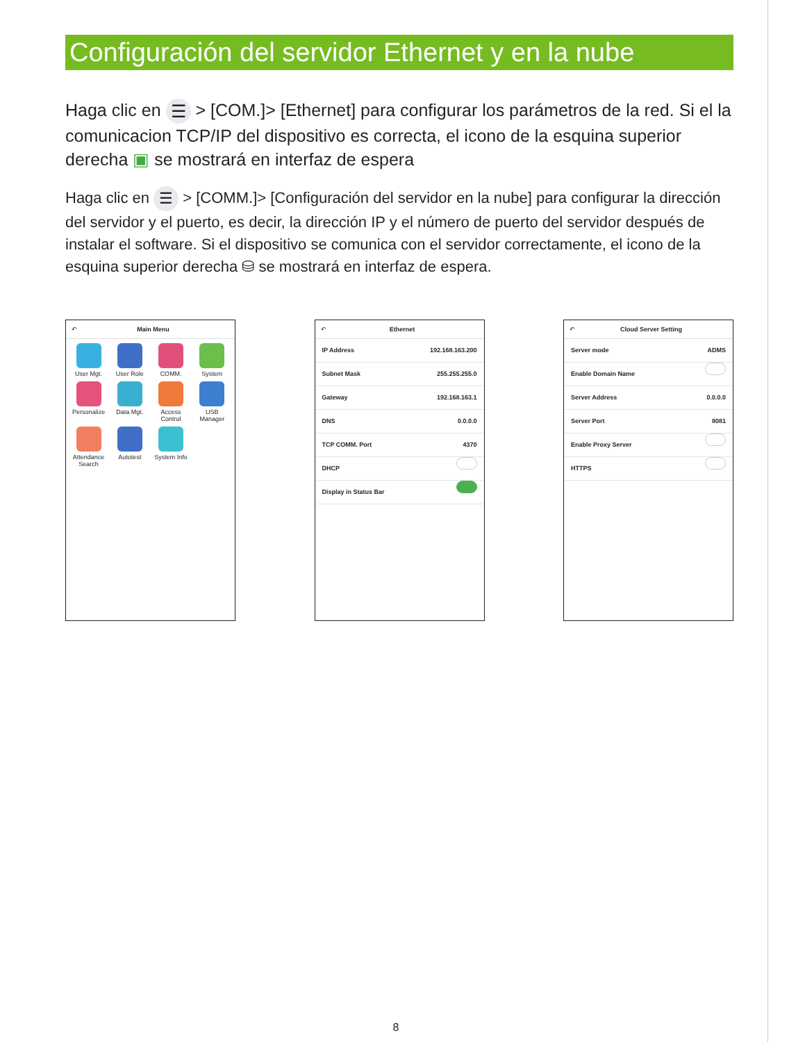Configuración del servidor Ethernet y en la nube
Haga clic en ☰ > [COM.]> [Ethernet] para configurar los parámetros de la red. Si el la comunicacion TCP/IP del dispositivo es correcta, el icono de la esquina superior derecha ▣ se mostrará en interfaz de espera
Haga clic en ☰ > [COMM.]> [Configuración del servidor en la nube] para configurar la dirección del servidor y el puerto, es decir, la dirección IP y el número de puerto del servidor después de instalar el software. Si el dispositivo se comunica con el servidor correctamente, el icono de la esquina superior derecha ⛁ se mostrará en interfaz de espera.
↶ Main Menu
User Mgt.
User Role
COMM.
System
Personalize
Data Mgt.
Access Control
USB Manager
Attendance Search
Autotest
System Info
↶ Ethernet
IP Address 192.168.163.200
Subnet Mask 255.255.255.0
Gateway 192.168.163.1
DNS 0.0.0.0
TCP COMM. Port 4370
DHCP
Display in Status Bar
↶ Cloud Server Setting
Server mode ADMS
Enable Domain Name
Server Address 0.0.0.0
Server Port 8081
Enable Proxy Server
HTTPS
8